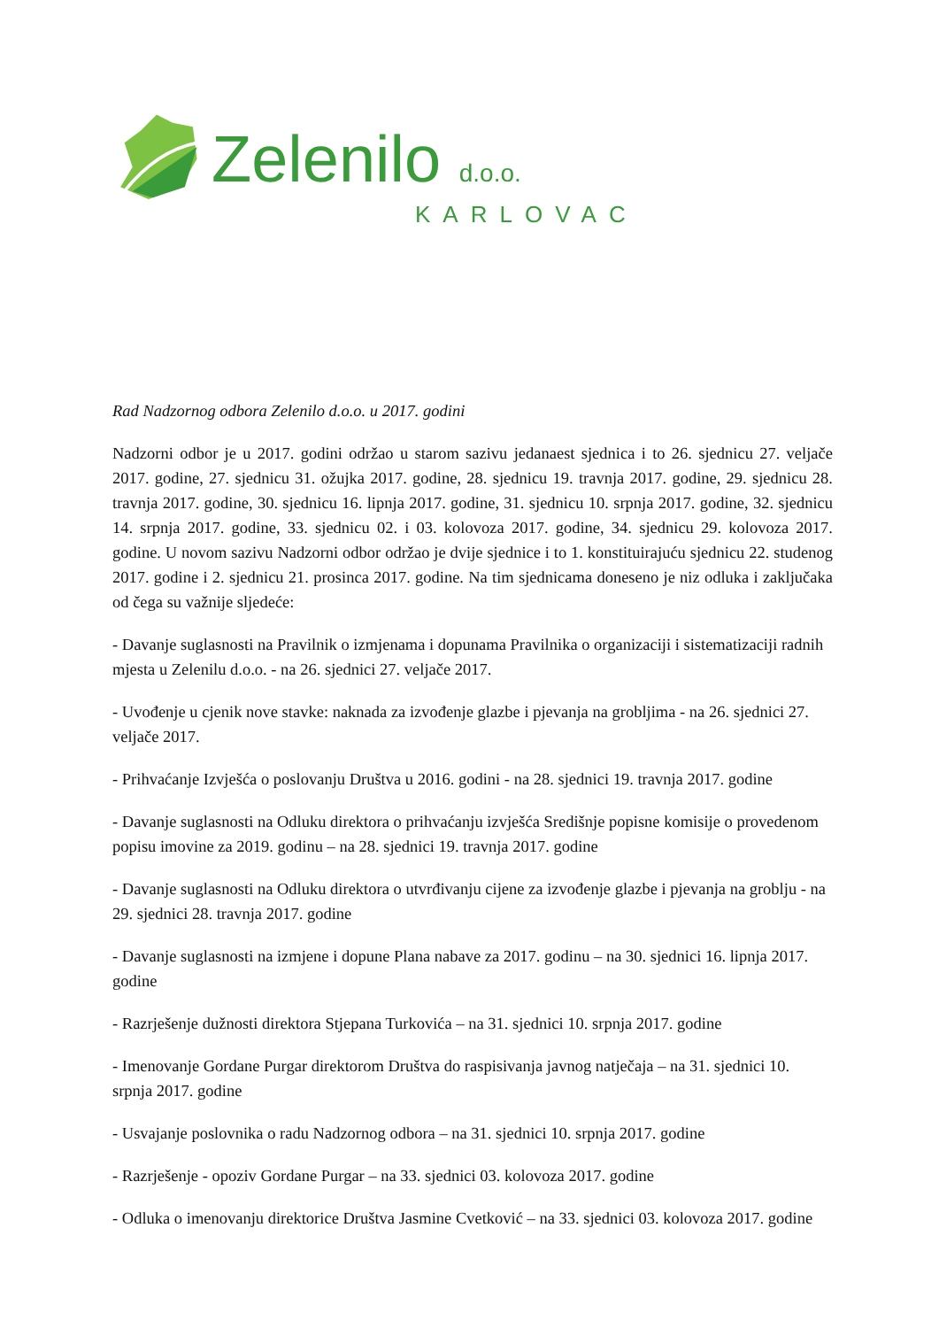Zelenilo d.o.o.
KARLOVAC
Rad Nadzornog odbora Zelenilo d.o.o. u 2017. godini
Nadzorni odbor je u 2017. godini održao u starom sazivu jedanaest sjednica i to 26. sjednicu 27. veljače 2017. godine, 27. sjednicu 31. ožujka 2017. godine, 28. sjednicu 19. travnja 2017. godine, 29. sjednicu 28. travnja 2017. godine, 30. sjednicu 16. lipnja 2017. godine, 31. sjednicu 10. srpnja 2017. godine, 32. sjednicu 14. srpnja 2017. godine, 33. sjednicu 02. i 03. kolovoza 2017. godine, 34. sjednicu 29. kolovoza 2017. godine. U novom sazivu Nadzorni odbor održao je dvije sjednice i to 1. konstituirajuću sjednicu 22. studenog 2017. godine i 2. sjednicu 21. prosinca 2017. godine. Na tim sjednicama doneseno je niz odluka i zaključaka od čega su važnije sljedeće:
- Davanje suglasnosti na Pravilnik o izmjenama i dopunama Pravilnika o organizaciji i sistematizaciji radnih mjesta u Zelenilu d.o.o. - na 26. sjednici 27. veljače 2017.
- Uvođenje u cjenik nove stavke: naknada za izvođenje glazbe i pjevanja na grobljima - na 26. sjednici 27. veljače 2017.
- Prihvaćanje Izvješća o poslovanju Društva u 2016. godini - na 28. sjednici 19. travnja 2017. godine
- Davanje suglasnosti na Odluku direktora o prihvaćanju izvješća Središnje popisne komisije o provedenom popisu imovine za 2019. godinu – na 28. sjednici 19. travnja 2017. godine
- Davanje suglasnosti na Odluku direktora o utvrđivanju cijene za izvođenje glazbe i pjevanja na groblju - na 29. sjednici 28. travnja 2017. godine
- Davanje suglasnosti na izmjene i dopune Plana nabave za 2017. godinu – na 30. sjednici 16. lipnja 2017. godine
- Razrješenje dužnosti direktora Stjepana Turkovića – na 31. sjednici 10. srpnja 2017. godine
- Imenovanje Gordane Purgar direktorom Društva do raspisivanja javnog natječaja – na 31. sjednici 10. srpnja 2017. godine
- Usvajanje poslovnika o radu Nadzornog odbora – na 31. sjednici 10. srpnja 2017. godine
- Razrješenje - opoziv Gordane Purgar – na 33. sjednici 03. kolovoza 2017. godine
- Odluka o imenovanju direktorice Društva Jasmine Cvetković – na 33. sjednici 03. kolovoza 2017. godine